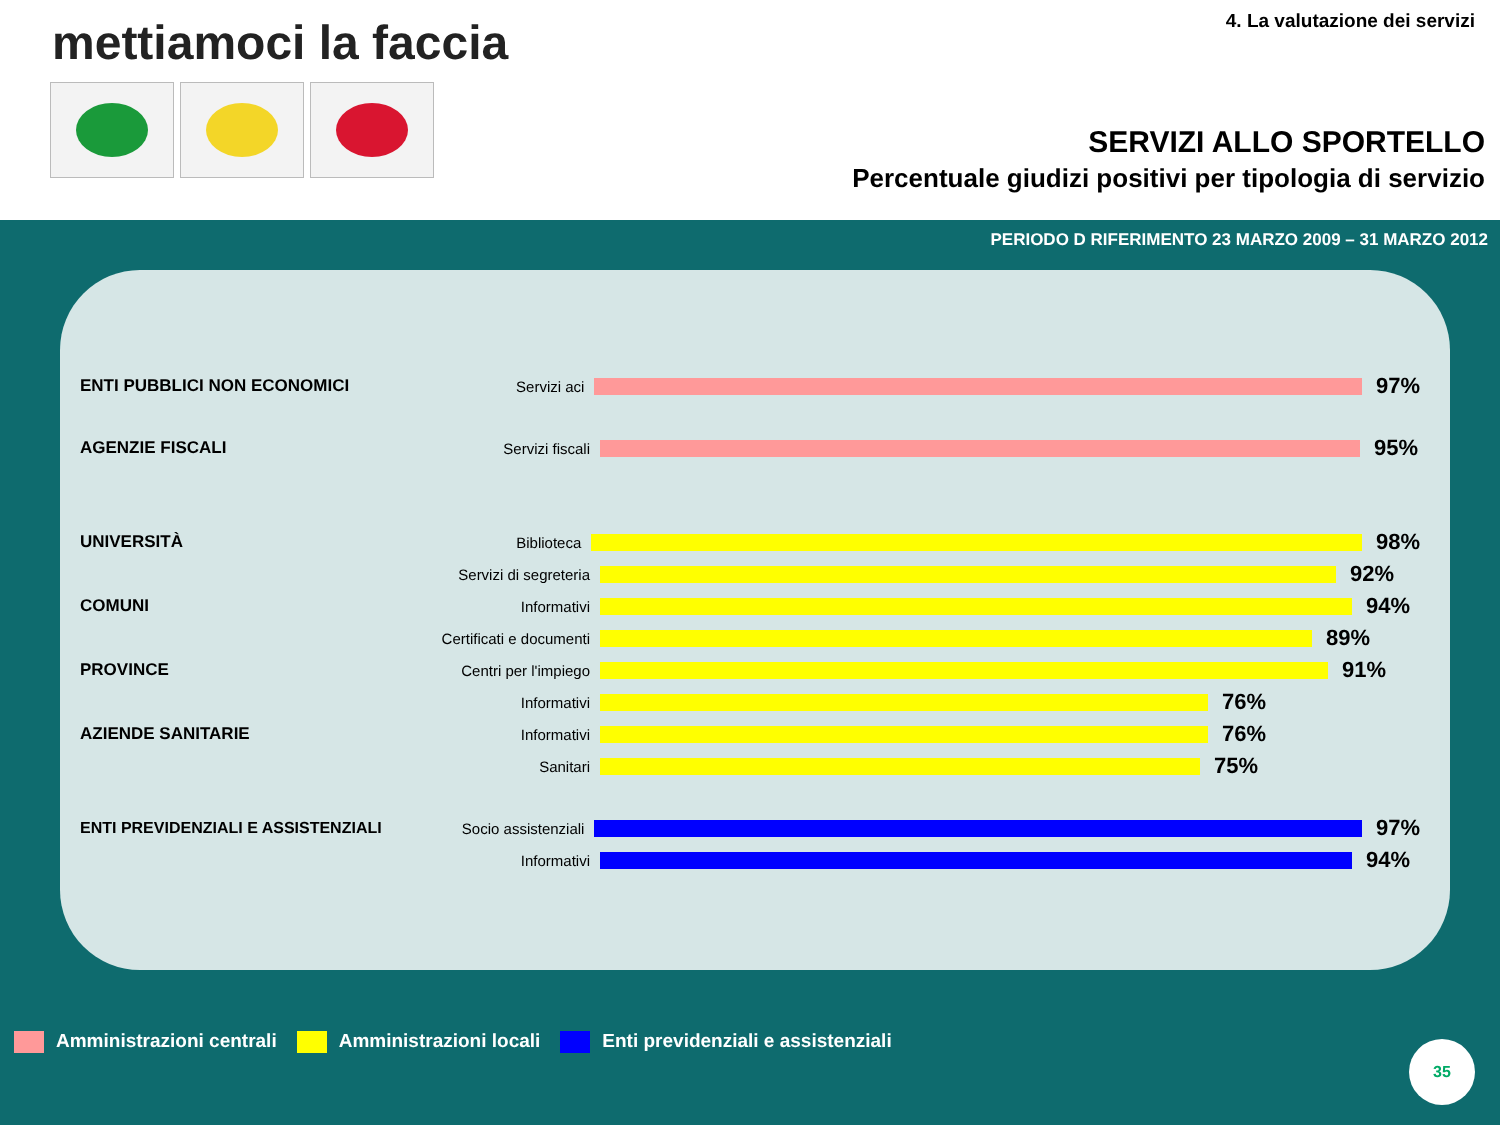mettiamoci la faccia 4. La valutazione dei servizi
SERVIZI ALLO SPORTELLO
Percentuale giudizi positivi per tipologia di servizio
PERIODO D RIFERIMENTO 23 MARZO 2009 – 31 MARZO 2012
ENTI PUBBLICI NON ECONOMICI Servizi aci
97%
AGENZIE FISCALI Servizi fiscali
95%
UNIVERSITÀ Biblioteca
98%
Servizi di segreteria
92%
COMUNI Informativi
94%
Certificati e documenti
89%
PROVINCE
Centri per l'impiego
91%
Informativi
76%
AZIENDE SANITARIE Informativi
76%
Sanitari
75%
ENTI PREVIDENZIALI E ASSISTENZIALI
Socio assistenziali
97%
Informativi
94%
Amministrazioni centrali Amministrazioni locali Enti previdenziali e assistenziali
35